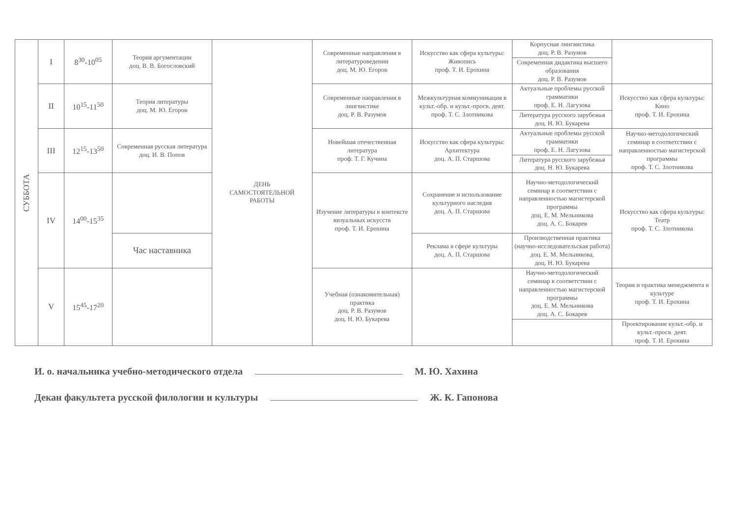| СУББОТА | I | 8<sup>30</sup>-10<sup>05</sup> | Теория аргументации доц. В. В. Богословский | ДЕНЬ САМОСТОЯТЕЛЬНОЙ РАБОТЫ | Современные направления в литературоведении доц. М. Ю. Егоров | Искусство как сфера культуры: Живопись проф. Т. И. Ерохина | Корпусная лингвистика доц. Р. В. Разумов | |
| | | | | | | | Современная дидактика высшего образования доц. Р. В. Разумов | |
| | II | 10<sup>15</sup>-11<sup>50</sup> | Теория литературы доц. М. Ю. Егоров | | Современные направления в лингвистике доц. Р. В. Разумов | Межкультурная коммуникация в культ.-обр. и культ.-просв. деят. проф. Т. С. Злотникова | Актуальные проблемы русской грамматики проф. Е. Н. Лагузова | Искусство как сфера культуры: Кино проф. Т. И. Ерохина |
| | | | | | | | Литература русского зарубежья доц. Н. Ю. Букарева | |
| | III | 12<sup>15</sup>-13<sup>50</sup> | Современная русская литература доц. И. В. Попов | | Новейшая отечественная литература проф. Т. Г. Кучина | Искусство как сфера культуры: Архитектура доц. А. П. Старшова | Актуальные проблемы русской грамматики проф. Е. Н. Лагузова | Научно-методологический семинар в соответствии с направленностью магистерской программы проф. Т. С. Злотникова |
| | | | | | | | Литература русского зарубежья доц. Н. Ю. Букарева | |
| | IV | 14<sup>00</sup>-15<sup>35</sup> | | | Изучение литературы в контексте визуальных искусств проф. Т. И. Ерохина | Сохранение и использование культурного наследия доц. А. П. Старшова | Научно-методологический семинар в соответствии с направленностью магистерской программы доц. Е. М. Мельникова доц. А. С. Бокарев | Искусство как сфера культуры: Театр проф. Т. С. Злотникова |
| | | | Час наставника | | | Реклама в сфере культуры доц. А. П. Старшова | Производственная практика (научно-исследовательская работа) доц. Е. М. Мельникова, доц. Н. Ю. Букарева | |
| | V | 15<sup>45</sup>-17<sup>20</sup> | | | Учебная (ознакомительная) практика доц. Р. В. Разумов доц. Н. Ю. Букарева | | Научно-методологический семинар в соответствии с направленностью магистерской программы доц. Е. М. Мельникова доц. А. С. Бокарев | Теория и практика менеджмента в культуре проф. Т. И. Ерохина |
| | | | | | | | | Проектирование культ.-обр. и культ.-просв. деят. проф. Т. И. Ерохина |
И. о. начальника учебно-методического отдела М. Ю. Хахина
Декан факультета русской филологии и культуры Ж. К. Гапонова